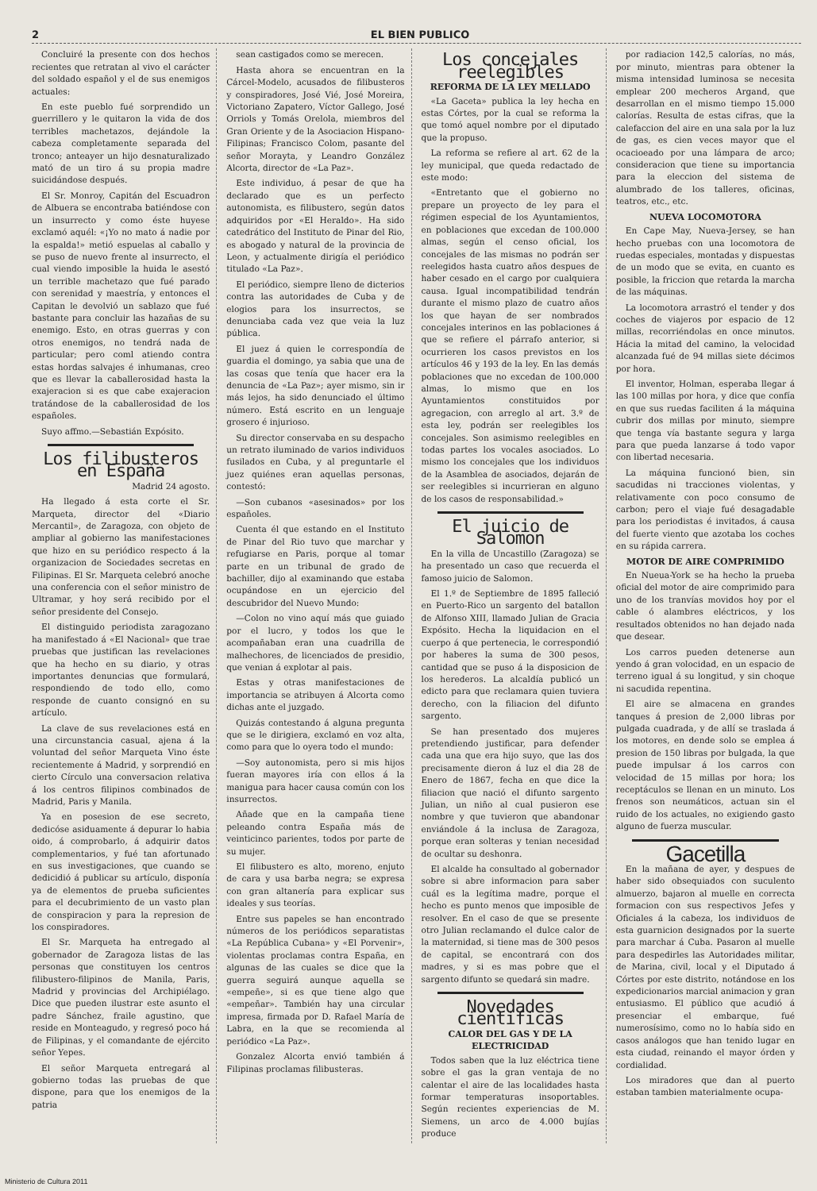2 EL BIEN PUBLICO
Concluiré la presente con dos hechos recientes que retratan al vivo el carácter del soldado español y el de sus enemigos actuales:
En este pueblo fué sorprendido un guerrillero y le quitaron la vida de dos terribles machetazos, dejándole la cabeza completamente separada del tronco; anteayer un hijo desnaturalizado mató de un tiro á su propia madre suicidándose después.
El Sr. Monroy, Capitán del Escuadron de Albuera se encontraba batiéndose con un insurrecto y como éste huyese exclamó aquél: «¡Yo no mato á nadie por la espalda!» metió espuelas al caballo y se puso de nuevo frente al insurrecto, el cual viendo imposible la huida le asestó un terrible machetazo que fué parado con serenidad y maestría, y entonces el Capitan le devolvió un sablazo que fué bastante para concluir las hazañas de su enemigo. Esto, en otras guerras y con otros enemigos, no tendrá nada de particular; pero coml atiendo contra estas hordas salvajes é inhumanas, creo que es llevar la caballerosidad hasta la exajeracion si es que cabe exajeracion tratándose de la caballerosidad de los españoles.
Suyo affmo.—Sebastián Expósito.
Los filibusteros en España
Madrid 24 agosto.
Ha llegado á esta corte el Sr. Marqueta, director del «Diario Mercantil», de Zaragoza, con objeto de ampliar al gobierno las manifestaciones que hizo en su periódico respecto á la organizacion de Sociedades secretas en Filipinas. El Sr. Marqueta celebró anoche una conferencia con el señor ministro de Ultramar, y hoy será recibido por el señor presidente del Consejo.
El distinguido periodista zaragozano ha manifestado á «El Nacional» que trae pruebas que justifican las revelaciones que ha hecho en su diario, y otras importantes denuncias que formulará, respondiendo de todo ello, como responde de cuanto consignó en su artículo.
La clave de sus revelaciones está en una circunstancia casual, ajena á la voluntad del señor Marqueta Vino éste recientemente á Madrid, y sorprendió en cierto Círculo una conversacion relativa á los centros filipinos combinados de Madrid, Paris y Manila.
Ya en posesion de ese secreto, dedicóse asiduamente á depurar lo habia oido, á comprobarlo, á adquirir datos complementarios, y fué tan afortunado en sus investigaciones, que cuando se dedicidió á publicar su artículo, disponía ya de elementos de prueba suficientes para el decubrimiento de un vasto plan de conspiracion y para la represion de los conspiradores.
El Sr. Marqueta ha entregado al gobernador de Zaragoza listas de las personas que constituyen los centros filibustero-filipinos de Manila, Paris, Madrid y provincias del Archipiélago. Dice que pueden ilustrar este asunto el padre Sánchez, fraile agustino, que reside en Monteagudo, y regresó poco há de Filipinas, y el comandante de ejército señor Yepes.
El señor Marqueta entregará al gobierno todas las pruebas de que dispone, para que los enemigos de la patria
sean castigados como se merecen.
Hasta ahora se encuentran en la Cárcel-Modelo, acusados de filibusteros y conspiradores, José Vié, José Moreira, Victoriano Zapatero, Víctor Gallego, José Orriols y Tomás Orelola, miembros del Gran Oriente y de la Asociacion Hispano-Filipinas; Francisco Colom, pasante del señor Morayta, y Leandro González Alcorta, director de «La Paz».
Este individuo, á pesar de que ha declarado que es un perfecto autonomista, es filibustero, según datos adquiridos por «El Heraldo». Ha sido catedrático del Instituto de Pinar del Rio, es abogado y natural de la provincia de Leon, y actualmente dirigía el periódico titulado «La Paz».
El periódico, siempre lleno de dicterios contra las autoridades de Cuba y de elogios para los insurrectos, se denunciaba cada vez que veia la luz pública.
El juez á quien le correspondía de guardia el domingo, ya sabia que una de las cosas que tenía que hacer era la denuncia de «La Paz»; ayer mismo, sin ir más lejos, ha sido denunciado el último número. Está escrito en un lenguaje grosero é injurioso.
Su director conservaba en su despacho un retrato iluminado de varios individuos fusilados en Cuba, y al preguntarle el juez quiénes eran aquellas personas, contestó:
—Son cubanos «asesinados» por los españoles.
Cuenta él que estando en el Instituto de Pinar del Rio tuvo que marchar y refugiarse en Paris, porque al tomar parte en un tribunal de grado de bachiller, dijo al examinando que estaba ocupándose en un ejercicio del descubridor del Nuevo Mundo:
—Colon no vino aquí más que guiado por el lucro, y todos los que le acompañaban eran una cuadrilla de malhechores, de licenciados de presidio, que venian á explotar al pais.
Estas y otras manifestaciones de importancia se atribuyen á Alcorta como dichas ante el juzgado.
Quizás contestando á alguna pregunta que se le dirigiera, exclamó en voz alta, como para que lo oyera todo el mundo:
—Soy autonomista, pero si mis hijos fueran mayores iría con ellos á la manigua para hacer causa común con los insurrectos.
Añade que en la campaña tiene peleando contra España más de veinticinco parientes, todos por parte de su mujer.
El filibustero es alto, moreno, enjuto de cara y usa barba negra; se expresa con gran altanería para explicar sus ideales y sus teorías.
Entre sus papeles se han encontrado números de los periódicos separatistas «La República Cubana» y «El Porvenir», violentas proclamas contra España, en algunas de las cuales se dice que la guerra seguirá aunque aquella se «empeñe», si es que tiene algo que «empeñar». También hay una circular impresa, firmada por D. Rafael María de Labra, en la que se recomienda al periódico «La Paz».
Gonzalez Alcorta envió también á Filipinas proclamas filibusteras.
Los concejales reelegibles
REFORMA DE LA LEY MELLADO
«La Gaceta» publica la ley hecha en estas Córtes, por la cual se reforma la que tomó aquel nombre por el diputado que la propuso.
La reforma se refiere al art. 62 de la ley municipal, que queda redactado de este modo:
«Entretanto que el gobierno no prepare un proyecto de ley para el régimen especial de los Ayuntamientos, en poblaciones que excedan de 100.000 almas, según el censo oficial, los concejales de las mismas no podrán ser reelegidos hasta cuatro años despues de haber cesado en el cargo por cualquiera causa. Igual incompatibilidad tendrán durante el mismo plazo de cuatro años los que hayan de ser nombrados concejales interinos en las poblaciones á que se refiere el párrafo anterior, si ocurrieren los casos previstos en los artículos 46 y 193 de la ley. En las demás poblaciones que no excedan de 100.000 almas, lo mismo que en los Ayuntamientos constituidos por agregacion, con arreglo al art. 3.º de esta ley, podrán ser reelegibles los concejales. Son asimismo reelegibles en todas partes los vocales asociados. Lo mismo los concejales que los individuos de la Asamblea de asociados, dejarán de ser reelegibles si incurrieran en alguno de los casos de responsabilidad.»
El juicio de Salomon
En la villa de Uncastillo (Zaragoza) se ha presentado un caso que recuerda el famoso juicio de Salomon.
El 1.º de Septiembre de 1895 falleció en Puerto-Rico un sargento del batallon de Alfonso XIII, llamado Julian de Gracia Expósito. Hecha la liquidacion en el cuerpo á que pertenecia, le correspondió por haberes la suma de 300 pesos, cantidad que se puso á la disposicion de los herederos. La alcaldía publicó un edicto para que reclamara quien tuviera derecho, con la filiacion del difunto sargento.
Se han presentado dos mujeres pretendiendo justificar, para defender cada una que era hijo suyo, que las dos precisamente dieron á luz el dia 28 de Enero de 1867, fecha en que dice la filiacion que nació el difunto sargento Julian, un niño al cual pusieron ese nombre y que tuvieron que abandonar enviándole á la inclusa de Zaragoza, porque eran solteras y tenian necesidad de ocultar su deshonra.
El alcalde ha consultado al gobernador sobre si abre informacion para saber cuál es la legítima madre, porque el hecho es punto menos que imposible de resolver. En el caso de que se presente otro Julian reclamando el dulce calor de la maternidad, si tiene mas de 300 pesos de capital, se encontrará con dos madres, y si es mas pobre que el sargento difunto se quedará sin madre.
Novedades cientificas
CALOR DEL GAS Y DE LA ELECTRICIDAD
Todos saben que la luz eléctrica tiene sobre el gas la gran ventaja de no calentar el aire de las localidades hasta formar temperaturas insoportables. Según recientes experiencias de M. Siemens, un arco de 4.000 bujías produce
por radiacion 142,5 calorías, no más, por minuto, mientras para obtener la misma intensidad luminosa se necesita emplear 200 mecheros Argand, que desarrollan en el mismo tiempo 15.000 calorías. Resulta de estas cifras, que la calefaccion del aire en una sala por la luz de gas, es cien veces mayor que el ocacioeado por una lámpara de arco; consideracion que tiene su importancia para la eleccion del sistema de alumbrado de los talleres, oficinas, teatros, etc., etc.
NUEVA LOCOMOTORA
En Cape May, Nueva-Jersey, se han hecho pruebas con una locomotora de ruedas especiales, montadas y dispuestas de un modo que se evita, en cuanto es posible, la friccion que retarda la marcha de las máquinas.
La locomotora arrastró el tender y dos coches de viajeros por espacio de 12 millas, recorriéndolas en once minutos. Hácia la mitad del camino, la velocidad alcanzada fué de 94 millas siete décimos por hora.
El inventor, Holman, esperaba llegar á las 100 millas por hora, y dice que confía en que sus ruedas faciliten á la máquina cubrir dos millas por minuto, siempre que tenga vía bastante segura y larga para que pueda lanzarse á todo vapor con libertad necesaria.
La máquina funcionó bien, sin sacudidas ni tracciones violentas, y relativamente con poco consumo de carbon; pero el viaje fué desagadable para los periodistas é invitados, á causa del fuerte viento que azotaba los coches en su rápida carrera.
MOTOR DE AIRE COMPRIMIDO
En Nueua-York se ha hecho la prueba oficial del motor de aire comprimido para uno de los tranvías movidos hoy por el cable ó alambres eléctricos, y los resultados obtenidos no han dejado nada que desear.
Los carros pueden detenerse aun yendo á gran volocidad, en un espacio de terreno igual á su longitud, y sin choque ni sacudida repentina.
El aire se almacena en grandes tanques á presion de 2,000 libras por pulgada cuadrada, y de allí se traslada á los motores, en dende solo se emplea á presion de 150 libras por bulgada, la que puede impulsar á los carros con velocidad de 15 millas por hora; los receptáculos se llenan en un minuto. Los frenos son neumáticos, actuan sin el ruido de los actuales, no exigiendo gasto alguno de fuerza muscular.
Gacetilla
En la mañana de ayer, y despues de haber sido obsequiados con suculento almuerzo, bajaron al muelle en correcta formacion con sus respectivos Jefes y Oficiales á la cabeza, los individuos de esta guarnicion designados por la suerte para marchar á Cuba. Pasaron al muelle para despedirles las Autoridades militar, de Marina, civil, local y el Diputado á Córtes por este distrito, notándose en los expedicionarios marcial animacion y gran entusiasmo. El público que acudió á presenciar el embarque, fué numerosísimo, como no lo había sido en casos análogos que han tenido lugar en esta ciudad, reinando el mayor órden y cordialidad.
Los miradores que dan al puerto estaban tambien materialmente ocupa-
Ministerio de Cultura 2011